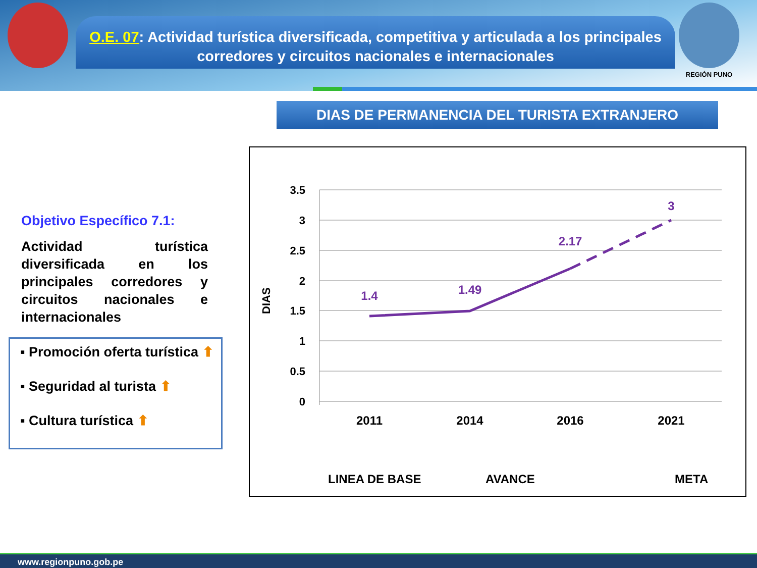O.E. 07: Actividad turística diversificada, competitiva y articulada a los principales corredores y circuitos nacionales e internacionales
REGIÓN PUNO
DIAS DE PERMANENCIA DEL TURISTA EXTRANJERO
Objetivo Específico 7.1:
Actividad turística diversificada en los principales corredores y circuitos nacionales e internacionales
▪ Promoción oferta turística ⬆
▪ Seguridad al turista ⬆
▪ Cultura turística ⬆
3.5
3
2.5
2
1.5
1
0.5
0
DIAS
2011
2014
2016
2021
1.4
1.49
2.17
3
LINEA DE BASE
AVANCE
META
www.regionpuno.gob.pe